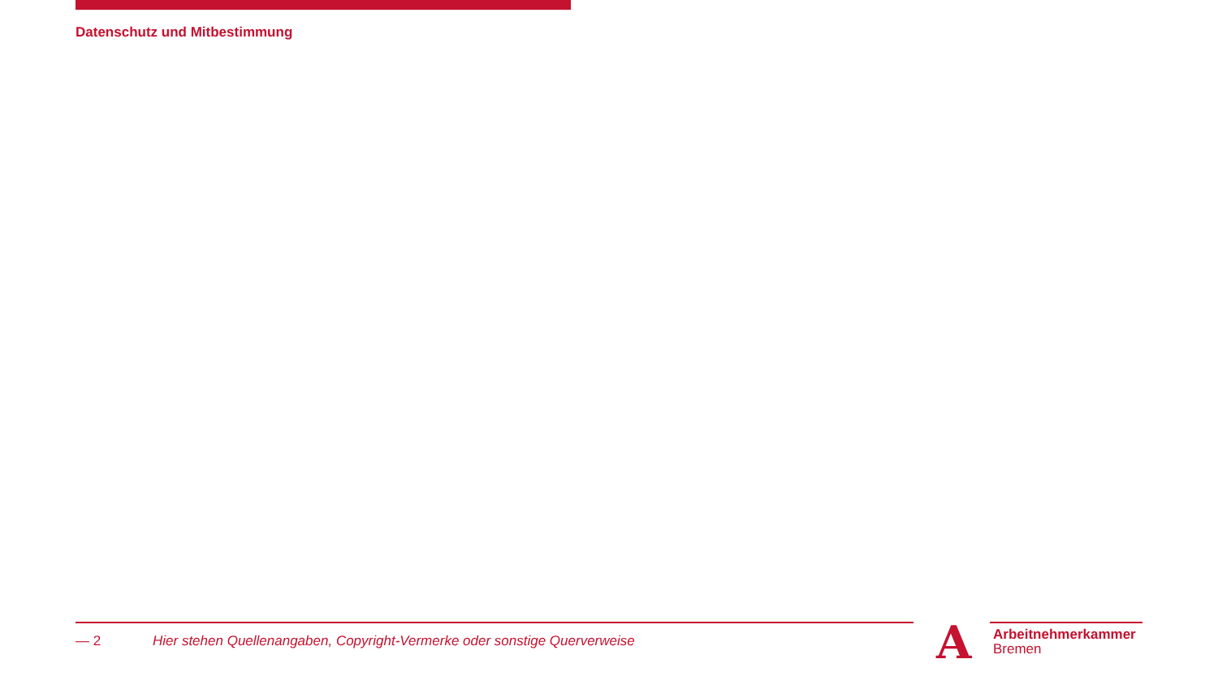Datenschutz und Mitbestimmung
— 2 Hier stehen Quellenangaben, Copyright-Vermerke oder sonstige Querverweise
A
Arbeitnehmerkammer
Bremen